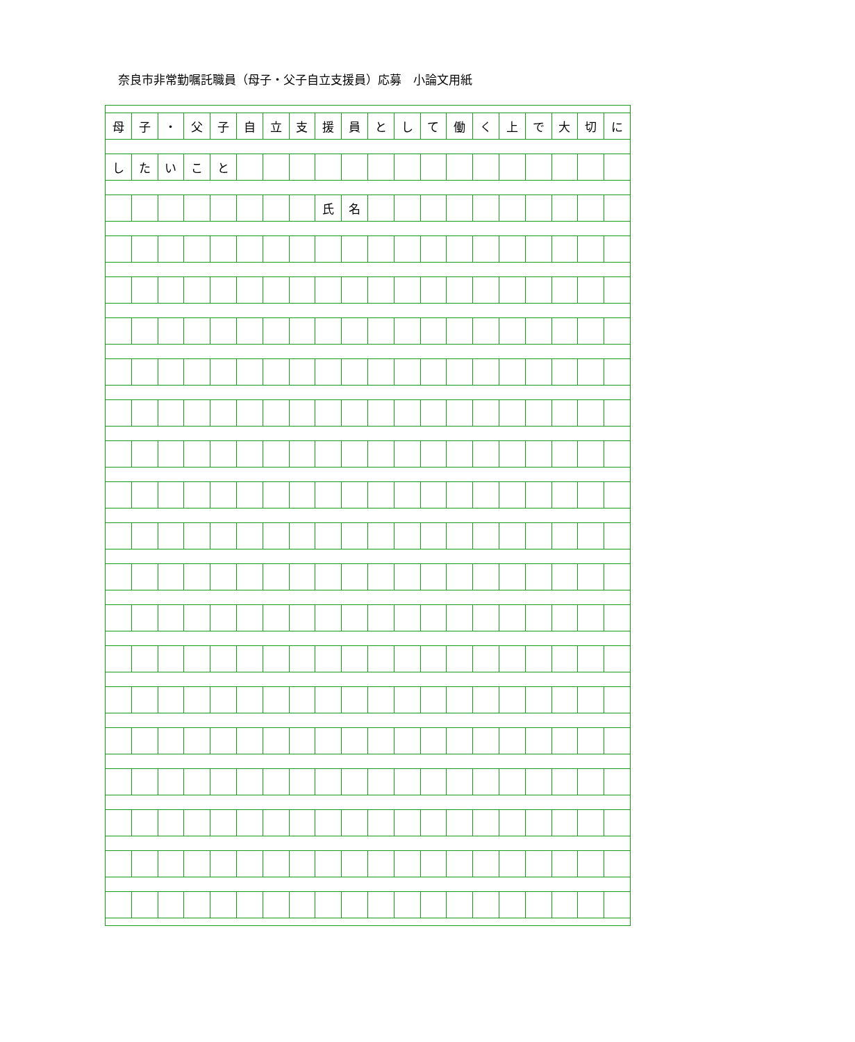奈良市非常勤嘱託職員（母子・父子自立支援員）応募　小論文用紙
| 母 | 子 | ・ | 父 | 子 | 自 | 立 | 支 | 援 | 員 | と | し | て | 働 | く | 上 | で | 大 | 切 | に |
| し | た | い | こ | と | | | | | | | | | | | | | | | |
| | | | | | | | | 氏 | 名 | | | | | | | | | | |